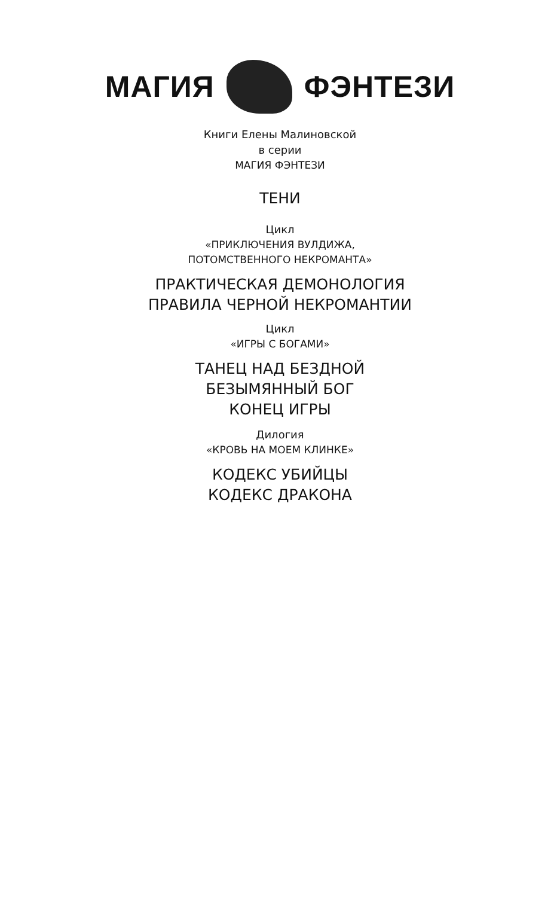МАГИЯ ФЭНТЕЗИ
Книги Елены Малиновской
в серии
МАГИЯ ФЭНТЕЗИ
ТЕНИ
Цикл
«ПРИКЛЮЧЕНИЯ ВУЛДИЖА,
ПОТОМСТВЕННОГО НЕКРОМАНТА»
ПРАКТИЧЕСКАЯ ДЕМОНОЛОГИЯ
ПРАВИЛА ЧЕРНОЙ НЕКРОМАНТИИ
Цикл
«ИГРЫ С БОГАМИ»
ТАНЕЦ НАД БЕЗДНОЙ
БЕЗЫМЯННЫЙ БОГ
КОНЕЦ ИГРЫ
Дилогия
«КРОВЬ НА МОЕМ КЛИНКЕ»
КОДЕКС УБИЙЦЫ
КОДЕКС ДРАКОНА